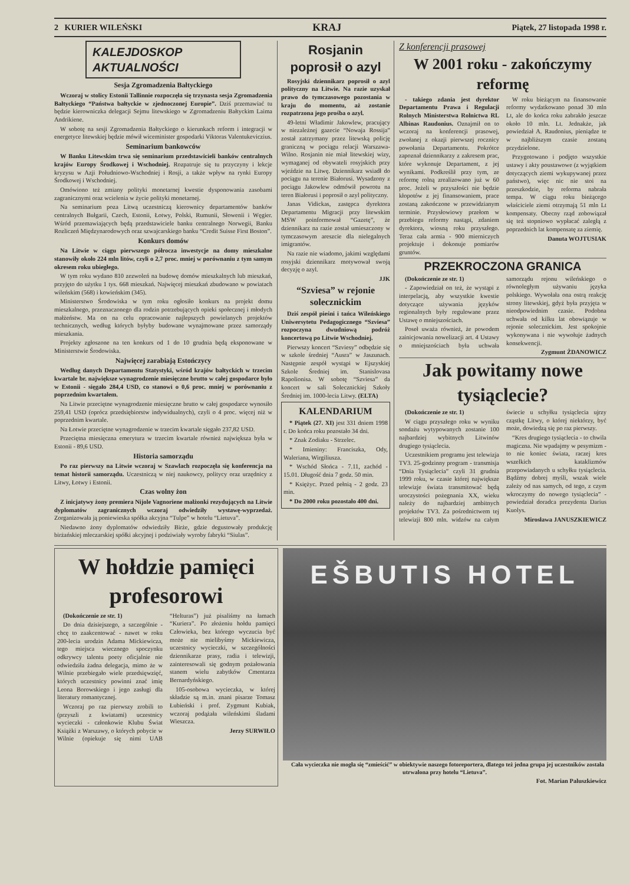2 KURIER WILEŃSKI KRAJ Piątek, 27 listopada 1998 r.
KALEJDOSKOP
AKTUALNOŚCI
Sesja Zgromadzenia Bałtyckiego
Wczoraj w stolicy Estonii Tallinnie rozpoczęła się trzynasta sesja Zgromadzenia Bałtyckiego “Państwa bałtyckie w zjednoczonej Europie”. Dziś przemawiać tu będzie kierowniczka delegacji Sejmu litewskiego w Zgromadzeniu Bałtyckim Laima Andrikiene.
W sobotę na sesji Zgromadzenia Bałtyckiego o kierunkach reform i integracji w energetyce litewskiej będzie mówił wiceminister gospodarki Viktoras Valentukeviczius.
Seminarium bankowców
W Banku Litewskim trwa się seminarium przedstawicieli banków centralnych krajów Europy Środkowej i Wschodniej. Rozpatruje się tu przyczyny i lekcje kryzysu w Azji Południowo-Wschodniej i Rosji, a także wpływ na rynki Europy Środkowej i Wschodniej.
Omówiono też zmiany polityki monetarnej kwestie dysponowania zasobami zagranicznymi oraz wcielenia w życie polityki monetarnej.
Na seminarium poza Litwą uczestniczą kierownicy departamentów banków centralnych Bułgarii, Czech, Estonii, Łotwy, Polski, Rumunii, Słowenii i Węgier. Wśród przemawiających będą przedstawiciele banku centralnego Norwegii, Banku Rozliczeń Międzynarodowych oraz szwajcarskiego banku “Credit Suisse First Boston”.
Konkurs domów
Na Litwie w ciągu pierwszego półrocza inwestycje na domy mieszkalne stanowiły około 224 mln litów, czyli o 2,7 proc. mniej w porównaniu z tym samym okresem roku ubiegłego.
W tym roku wydano 810 zezwoleń na budowę domów mieszkalnych lub mieszkań, przyjęto do użytku 1 tys. 668 mieszkań. Najwięcej mieszkań zbudowano w powiatach wileńskim (568) i kowieńskim (345).
Ministerstwo Środowiska w tym roku ogłosiło konkurs na projekt domu mieszkalnego, przeznaczonego dla rodzin potrzebujących opieki społecznej i młodych małżeństw. Ma on na celu opracowanie najlepszych powielanych projektów technicznych, według których byłyby budowane wynajmowane przez samorządy mieszkania.
Projekty zgłoszone na ten konkurs od 1 do 10 grudnia będą eksponowane w Ministerstwie Środowiska.
Najwięcej zarabiają Estończycy
Według danych Departamentu Statystyki, wśród krajów bałtyckich w trzecim kwartale br. największe wynagrodzenie miesięczne brutto w całej gospodarce było w Estonii - sięgało 284,4 USD, co stanowi o 0,6 proc. mniej w porównaniu z poprzednim kwartałem.
Na Litwie przeciętne wynagrodzenie miesięczne brutto w całej gospodarce wynosiło 259,41 USD (oprócz przedsiębiorstw indywidualnych), czyli o 4 proc. więcej niż w poprzednim kwartale.
Na Łotwie przeciętne wynagrodzenie w trzecim kwartale sięgało 237,82 USD.
Przeciętna miesięczna emerytura w trzecim kwartale również największa była w Estonii - 89,6 USD.
Historia samorządu
Po raz pierwszy na Litwie wczoraj w Szawlach rozpoczęła się konferencja na temat historii samorządu. Uczestniczą w niej naukowcy, politycy oraz urzędnicy z Litwy, Łotwy i Estonii.
Czas wolny żon
Z inicjatywy żony premiera Nijole Vagnoriene małżonki rezydujących na Litwie dyplomatów zagranicznych wczoraj odwiedziły wystawę-wyprzedaż. Zorganizowała ją poniewieska spółka akcyjna “Tulpe” w hotelu “Lietuva”.
Niedawno żony dyplomatów odwiedziły Birże, gdzie degustowały produkcję birżańskiej mleczarskiej spółki akcyjnej i podziwiały wyroby fabryki “Siulas”.
Rosjanin poprosił o azyl
Rosyjski dziennikarz poprosił o azyl polityczny na Litwie. Na razie uzyskał prawo do tymczasowego pozostania w kraju do momentu, aż zostanie rozpatrzona jego prośba o azyl.
49-letni Władimir Jakowlew, pracujący w niezależnej gazecie “Nowaja Rossija” został zatrzymany przez litewską policję graniczną w pociągu relacji Warszawa-Wilno. Rosjanin nie miał litewskiej wizy, wymaganej od obywateli rosyjskich przy wjeździe na Litwę. Dziennikarz wsiadł do pociągu na terenie Białorusi. Wysadzony z pociągu Jakowlew odmówił powrotu na teren Białorusi i poprosił o azyl polityczny.
Janas Vidickas, zastępca dyrektora Departamentu Migracji przy litewskim MSW poinformował “Gazetę”, że dziennikarz na razie został umieszczony w tymczasowym areszcie dla nielegalnych imigrantów.
Na razie nie wiadomo, jakimi względami rosyjski dziennikarz motywował swoją decyzję o azyl.
JJK
“Szviesa” w rejonie solecznickim
Dziś zespół pieśni i tańca Wileńskiego Uniwersytetu Pedagogicznego “Szviesa” rozpoczyna dwudniową podróż koncertową po Litwie Wschodniej.
Pierwszy koncert “Szviesy” odbędzie się w szkole średniej “Ausra” w Jaszunach. Następnie zespół wystąpi w Ejszyskiej Szkole Średniej im. Stanislovasa Rapolionisa. W sobotę “Szviesa” da koncert w sali Solecznickiej Szkoły Średniej im. 1000-lecia Litwy. (ELTA)
KALENDARIUM
* Piątek (27. XI) jest 331 dniem 1998 r. Do końca roku pozostało 34 dni.
* Znak Zodiaku - Strzelec.
* Imieniny: Franciszka, Ody, Waleriana, Wirgiliusza.
* Wschód Słońca - 7.11, zachód - 15.01. Długość dnia 7 godz. 50 min.
* Księżyc. Przed pełnią - 2 godz. 23 min.
* Do 2000 roku pozostało 400 dni.
Z konferencji prasowej
W 2001 roku - zakończymy reformę
- takiego zdania jest dyrektor Departamentu Prawa i Regulacji Rolnych Ministerstwa Rolnictwa RL Albinas Raudonius. Oznajmił on to wczoraj na konferencji prasowej, zwołanej z okazji pierwszej rocznicy powołania Departamentu. Pokrótce zapoznał dziennikarzy z zakresem prac, które wykonuje Departament, z jej wynikami. Podkreślił przy tym, ze reformę rolną zrealizowano już w 60 proc. Jeżeli w przyszłości nie będzie kłopotów z jej finansowaniem, prace zostaną zakończone w przewidzianym terminie. Przysłowiowy przełom w przebiegu reformy nastąpi, zdaniem dyrektora, wiosną roku przyszłego. Teraz cała armia - 900 mierniczych projektuje i dokonuje pomiarów gruntów.
W roku bieżącym na finansowanie reformy wydatkowano ponad 30 mln Lt, ale do końca roku zabrakło jeszcze około 10 mln. Lt. Jednakże, jak powiedział A. Raudonius, pieniądze te w najbliższym czasie zostaną przydzielone.
Przygotowano i podjęto wszystkie ustawy i akty poustawowe (z wyjątkiem dotyczących ziemi wykupywanej przez państwo), więc nic nie stoi na przeszkodzie, by reforma nabrała tempa. W ciągu roku bieżącego właściciele ziemi otrzymają 51 mln Lt kompensaty. Obecny rząd zobowiązał się też stopniowo wypłacać zaległą z poprzednich lat kompensatę za ziemię.
Danuta WOJTUSIAK
PRZEKROCZONA GRANICA
(Dokończenie ze str. 1)
- Zapowiedział on też, że wystąpi z interpelacją, aby wszystkie kwestie dotyczące używania języków regionalnych były regulowane przez Ustawę o mniejszościach.
Poseł uważa również, że powodem zainicjowania nowelizacji art. 4 Ustawy o mniejszościach była uchwała samorządu rejonu wileńskiego o równoległym używaniu języka polskiego. Wywołała ona ostrą reakcję strony litewskiej, gdyż była przyjęta w nieodpowiednim czasie. Podobna uchwała od kilku lat obowiązuje w rejonie solecznickim. Jest spokojnie wykonywana i nie wywołuje żadnych konsekwencji.
Zygmunt ŻDANOWICZ
Jak powitamy nowe tysiąclecie?
(Dokończenie ze str. 1)
W ciągu przyszłego roku w wyniku sondażu wytypowanych zostanie 100 najbardziej wybitnych Litwinów drugiego tysiąclecia.
Uczestnikiem programu jest telewizja TV3. 25-godzinny program - transmisja “Dnia Tysiąclecia” czyli 31 grudnia 1999 roku, w czasie której największe telewizje świata transmitować będą uroczystości pożegnania XX, wieku należy do najbardziej ambitnych projektów TV3. Za pośrednictwem tej telewizji 800 mln. widzów na całym świecie u schyłku tysiąclecia ujrzy cząstkę Litwy, o której niektórzy, być może, dowiedzą się po raz pierwszy.
“Kres drugiego tysiąclecia - to chwila magiczna. Nie wpadajmy w pesymizm - to nie koniec świata, raczej kres wszelkich kataklizmów przepowiadanych u schyłku tysiąclecia. Bądźmy dobrej myśli, wszak wiele zależy od nas samych, od tego, z czym wkroczymy do nowego tysiąclecia” - powiedział doradca prezydenta Darius Kuolys.
Mirosława JANUSZKIEWICZ
W hołdzie pamięci profesorowi
(Dokończenie ze str. 1)
Do dnia dzisiejszego, a szczególnie - chcę to zaakcentować - nawet w roku 200-lecia urodzin Adama Mickiewicza, tego miejsca wiecznego spoczynku odkrywcy talentu poety oficjalnie nie odwiedziła żadna delegacja, mimo że w Wilnie przebiegało wiele przedsięwzięć, których uczestnicy powinni znać imię Leona Borowskiego i jego zasługi dla literatury romantycznej.
Wczoraj po raz pierwszy zrobili to (przyszli z kwiatami) uczestnicy wycieczki - członkowie Klubu Świat Książki z Warszawy, o których pobycie w Wilnie (opiekuje się nimi UAB “Helturas”) już pisaliśmy na łamach “Kuriera”. Po złożeniu hołdu pamięci Człowieka, bez którego wyczucia być może nie mielibyśmy Mickiewicza, uczestnicy wycieczki, w szczególności dziennikarze prasy, radia i telewizji, zainteresowali się godnym pożałowania stanem wielu zabytków Cmentarza Bernardyńskiego.
105-osobowa wycieczka, w której składzie są m.in. znani pisarze Tomasz Łubieński i prof. Zygmunt Kubiak, wczoraj podążała wileńskimi śladami Wieszcza.
Jerzy SURWIŁO
EŠBUTIS HOTEL
Cała wycieczka nie mogła się “zmieścić” w obiektywie naszego fotoreportera, dlatego też jedna grupa jej uczestników została utrwalona przy hotelu “Lietuva”.
Fot. Marian Paluszkiewicz